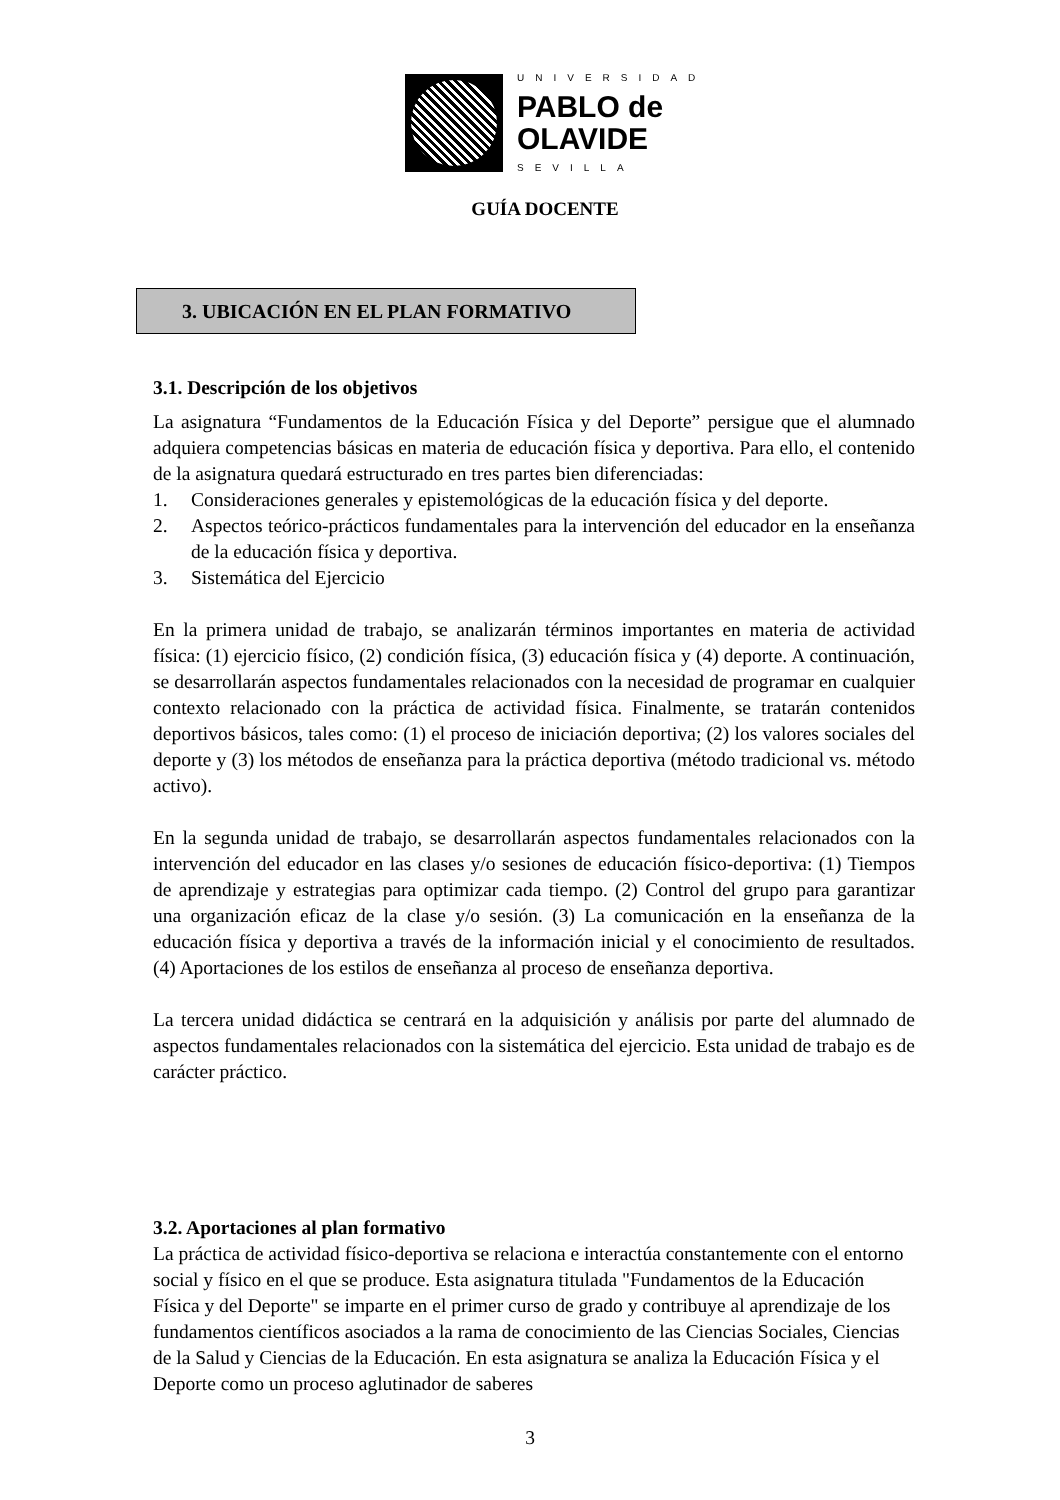UNIVERSIDAD
PABLO de
OLAVIDE
SEVILLA
GUÍA DOCENTE
3. UBICACIÓN EN EL PLAN FORMATIVO
3.1. Descripción de los objetivos
La asignatura “Fundamentos de la Educación Física y del Deporte” persigue que el alumnado adquiera competencias básicas en materia de educación física y deportiva. Para ello, el contenido de la asignatura quedará estructurado en tres partes bien diferenciadas:
1. Consideraciones generales y epistemológicas de la educación física y del deporte.
2. Aspectos teórico-prácticos fundamentales para la intervención del educador en la enseñanza de la educación física y deportiva.
3. Sistemática del Ejercicio
En la primera unidad de trabajo, se analizarán términos importantes en materia de actividad física: (1) ejercicio físico, (2) condición física, (3) educación física y (4) deporte. A continuación, se desarrollarán aspectos fundamentales relacionados con la necesidad de programar en cualquier contexto relacionado con la práctica de actividad física. Finalmente, se tratarán contenidos deportivos básicos, tales como: (1) el proceso de iniciación deportiva; (2) los valores sociales del deporte y (3) los métodos de enseñanza para la práctica deportiva (método tradicional vs. método activo).
En la segunda unidad de trabajo, se desarrollarán aspectos fundamentales relacionados con la intervención del educador en las clases y/o sesiones de educación físico-deportiva: (1) Tiempos de aprendizaje y estrategias para optimizar cada tiempo. (2) Control del grupo para garantizar una organización eficaz de la clase y/o sesión. (3) La comunicación en la enseñanza de la educación física y deportiva a través de la información inicial y el conocimiento de resultados. (4) Aportaciones de los estilos de enseñanza al proceso de enseñanza deportiva.
La tercera unidad didáctica se centrará en la adquisición y análisis por parte del alumnado de aspectos fundamentales relacionados con la sistemática del ejercicio. Esta unidad de trabajo es de carácter práctico.
3.2. Aportaciones al plan formativo
La práctica de actividad físico-deportiva se relaciona e interactúa constantemente con el entorno social y físico en el que se produce. Esta asignatura titulada "Fundamentos de la Educación Física y del Deporte" se imparte en el primer curso de grado y contribuye al aprendizaje de los fundamentos científicos asociados a la rama de conocimiento de las Ciencias Sociales, Ciencias de la Salud y Ciencias de la Educación. En esta asignatura se analiza la Educación Física y el Deporte como un proceso aglutinador de saberes
3